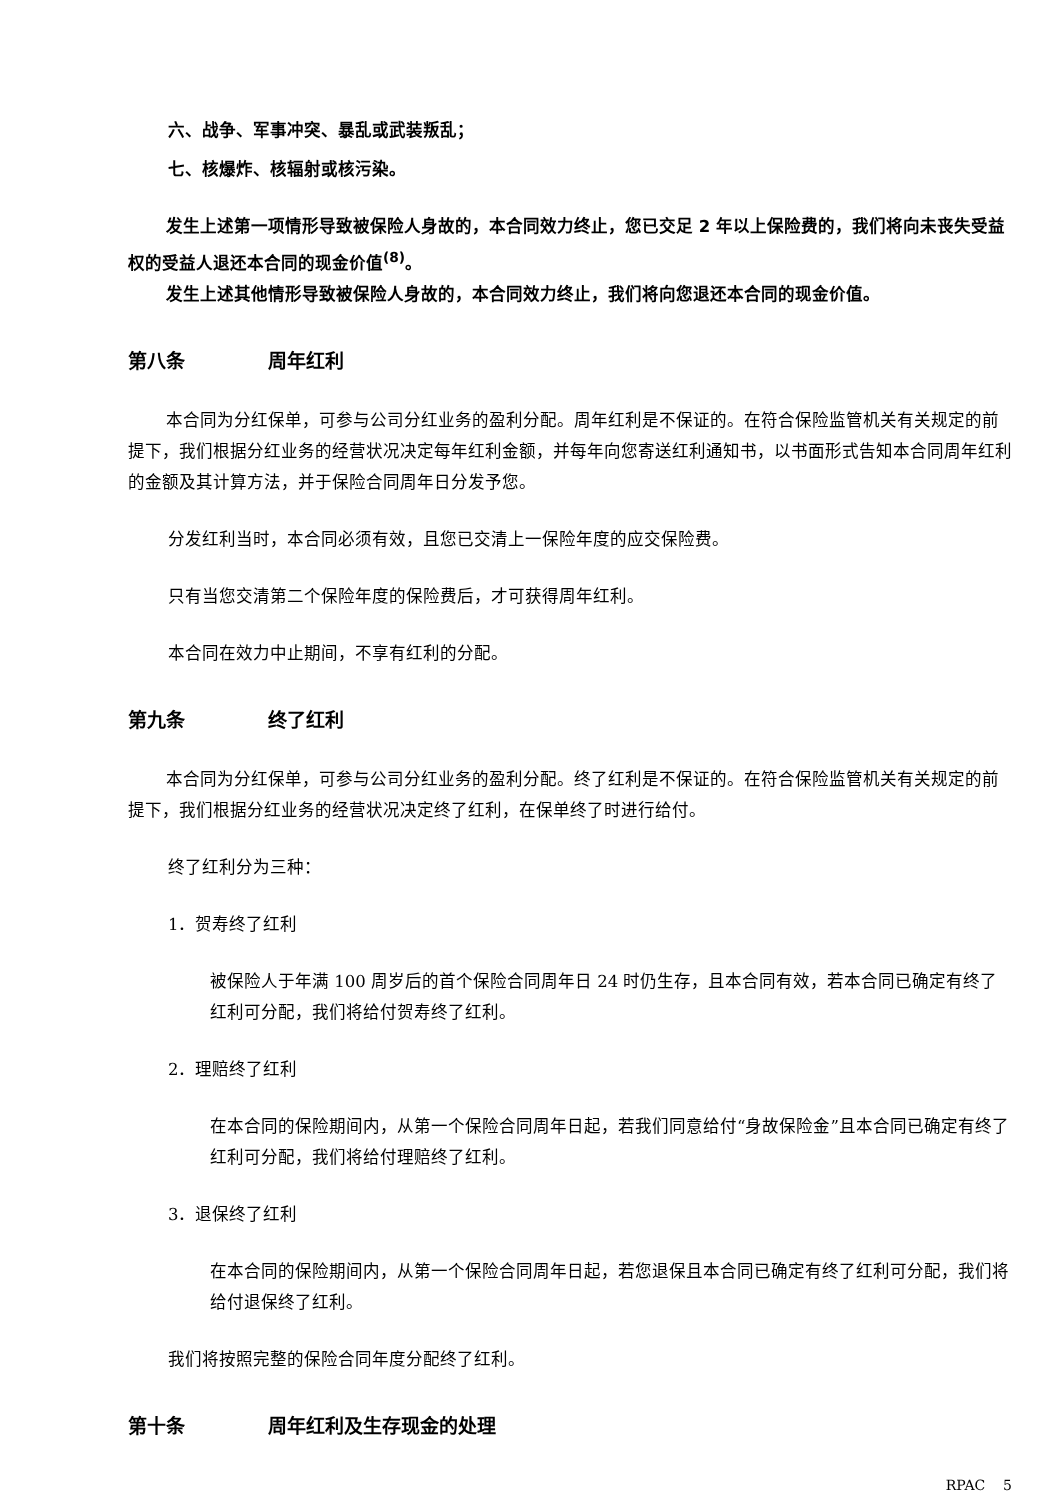六、战争、军事冲突、暴乱或武装叛乱；
七、核爆炸、核辐射或核污染。
发生上述第一项情形导致被保险人身故的，本合同效力终止，您已交足 2 年以上保险费的，我们将向未丧失受益权的受益人退还本合同的现金价值<sup>(8)</sup>。
发生上述其他情形导致被保险人身故的，本合同效力终止，我们将向您退还本合同的现金价值。
第八条 周年红利
本合同为分红保单，可参与公司分红业务的盈利分配。周年红利是不保证的。在符合保险监管机关有关规定的前提下，我们根据分红业务的经营状况决定每年红利金额，并每年向您寄送红利通知书，以书面形式告知本合同周年红利的金额及其计算方法，并于保险合同周年日分发予您。
分发红利当时，本合同必须有效，且您已交清上一保险年度的应交保险费。
只有当您交清第二个保险年度的保险费后，才可获得周年红利。
本合同在效力中止期间，不享有红利的分配。
第九条 终了红利
本合同为分红保单，可参与公司分红业务的盈利分配。终了红利是不保证的。在符合保险监管机关有关规定的前提下，我们根据分红业务的经营状况决定终了红利，在保单终了时进行给付。
终了红利分为三种：
1．贺寿终了红利
被保险人于年满 100 周岁后的首个保险合同周年日 24 时仍生存，且本合同有效，若本合同已确定有终了红利可分配，我们将给付贺寿终了红利。
2．理赔终了红利
在本合同的保险期间内，从第一个保险合同周年日起，若我们同意给付“身故保险金”且本合同已确定有终了红利可分配，我们将给付理赔终了红利。
3．退保终了红利
在本合同的保险期间内，从第一个保险合同周年日起，若您退保且本合同已确定有终了红利可分配，我们将给付退保终了红利。
我们将按照完整的保险合同年度分配终了红利。
第十条 周年红利及生存现金的处理
RPAC 5